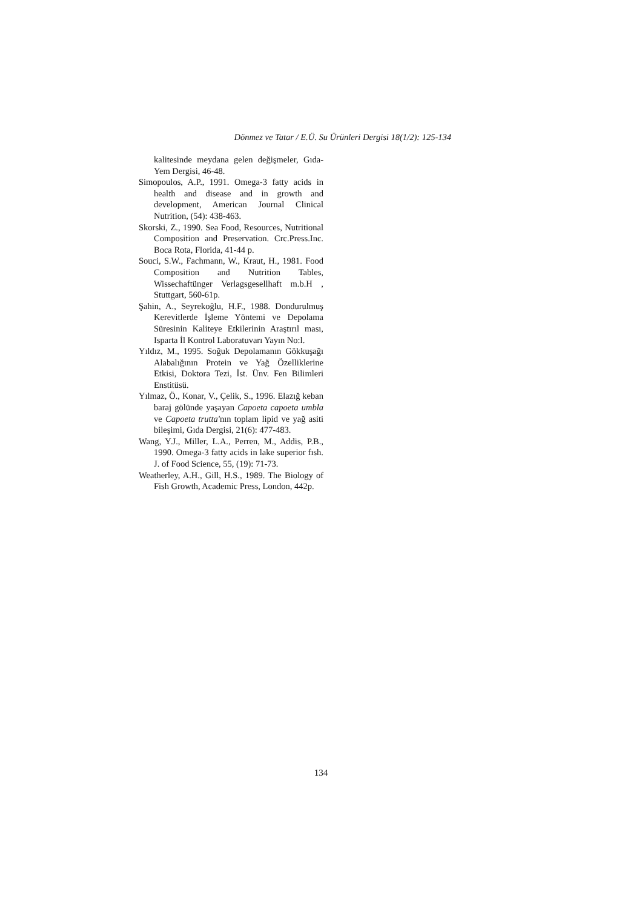Dönmez ve Tatar / E.Ü. Su Ürünleri Dergisi 18(1/2): 125-134
kalitesinde meydana gelen değişmeler, Gıda-Yem Dergisi, 46-48.
Simopoulos, A.P., 1991. Omega-3 fatty acids in health and disease and in growth and development, American Journal Clinical Nutrition, (54): 438-463.
Skorski, Z., 1990. Sea Food, Resources, Nutritional Composition and Preservation. Crc.Press.Inc. Boca Rota, Florida, 41-44 p.
Souci, S.W., Fachmann, W., Kraut, H., 1981. Food Composition and Nutrition Tables, Wissechaftünger Verlagsgesellhaft m.b.H , Stuttgart, 560-61p.
Şahin, A., Seyrekoğlu, H.F., 1988. Dondurulmuş Kerevitlerde İşleme Yöntemi ve Depolama Süresinin Kaliteye Etkilerinin Araştırıl ması, Isparta İl Kontrol Laboratuvarı Yayın No:l.
Yıldız, M., 1995. Soğuk Depolamanın Gökkuşağı Alabalığının Protein ve Yağ Özelliklerine Etkisi, Doktora Tezi, İst. Ünv. Fen Bilimleri Enstitüsü.
Yılmaz, Ö., Konar, V., Çelik, S., 1996. Elazığ keban baraj gölünde yaşayan Capoeta capoeta umbla ve Capoeta trutta'nın toplam lipid ve yağ asiti bileşimi, Gıda Dergisi, 21(6): 477-483.
Wang, Y.J., Miller, L.A., Perren, M., Addis, P.B., 1990. Omega-3 fatty acids in lake superior fısh. J. of Food Science, 55, (19): 71-73.
Weatherley, A.H., Gill, H.S., 1989. The Biology of Fish Growth, Academic Press, London, 442p.
134